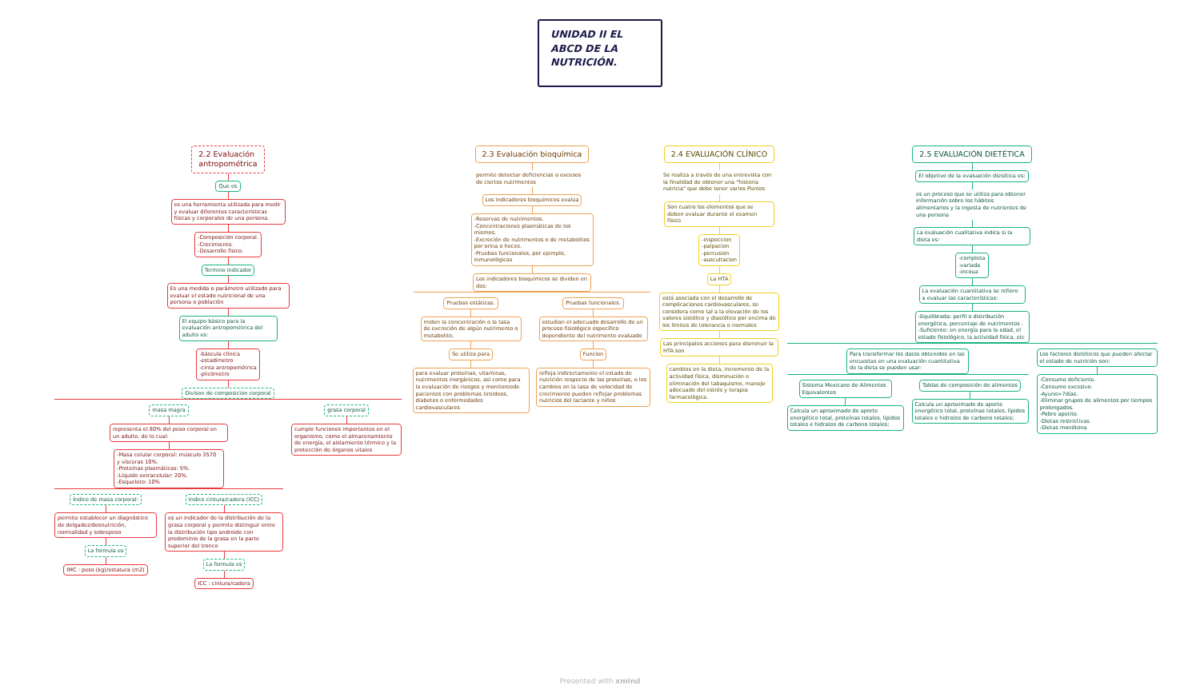UNIDAD II EL ABCD DE LA NUTRICIÓN.
2.2 Evaluación
antropométrica
Que es
es una herramienta utilizada para medir y evaluar diferentes características físicas y corporales de una persona.
-Composición corporal.
-Crecimiento.
-Desarrollo físico.
Termino indicador
Es una medida o parámetro utilizado para evaluar el estado nutricional de una persona o población
El equipo básico para la evaluación antropométrica del adulto es:
-báscula clínica
-estadímetro
-cinta antropométrica
-plicómetro
Divison de composicion corporal
masa magra
representa el 80% del peso corporal en un adulto, de lo cual:
-Masa celular corporal: músculo 3570 y vísceras 10%.
-Proteínas plasmáticas: 5%.
-Líquido extracelular: 20%.
-Esqueleto: 10%
Índice de masa corporal:
permite establecer un diagnóstico de delgadez/desnutrición, normalidad y sobrepeso
La formula es
IMC : peso (kg)/estatura (m2)
Indice cintura/cadera (ICC)
es un indicador de la distribución de la grasa corporal y permite distinguir entre la distribución tipo androide con predominio de la grasa en la parte superior del tronco
La formula es
ICC : cintura/cadera
grasa corporal
cumple funciones importantes en el organismo, como el almacenamiento de energía, el aislamiento térmico y la protección de órganos vitales
2.3 Evaluación bioquímica
permite detectar deficiencias o excesos de ciertos nutrimentos
Los indicadores bioquímicos evalúa
-Reservas de nutrimentos.
-Concentraciones plasmáticas de los mismos.
-Excreción de nutrimentos o de metabolitos por orina o heces.
-Pruebas funcionales, por ejemplo, inmunológicas
Los indicadores bioquímicos se dividen en dos:
Pruebas estáticas.
miden la concentración o la tasa de excreción de algún nutrimento o metabolito,
Se utiliza para
para evaluar proteínas, vitaminas, nutrimentos inorgánicos, así como para la evaluación de riesgos y monitoreode pacientes con problemas tiroideos, diabetes o enfermedades cardiovasculares
Pruebas funcionales.
estudian el adecuado desarrollo de un proceso fisiológico específico dependiente del nutrimento evaluado
Funcion
refleja indirectamente el estado de nutrición respecto de las proteínas, o los cambios en la tasa de velocidad de crecimiento pueden reflejar problemas nutricios del lactante y niños
2.4 EVALUACIÓN CLÍNICO
Se realiza a través de una entrevista con la finalidad de obtener una "historia nutricia" que debe tener varios Puntos
Son cuatro los elementos que se deben evaluar durante el examen físico
-inspeccion
-palpacion
-percusion
-auscultacion
La HTA
está asociada con el desarrollo de complicaciones cardiovasculares, se considera como tal a la elevación de los valores sistólico y diastólico por encima de los límites de tolerancia o normales
Las principales acciones para disminuir la HTA son
cambios en la dieta, incremento de la actividad física, disminución o eliminación del tabaquismo, manejo adecuado del estrés y terapia farmacológica.
2.5 EVALUACIÓN DIETÉTICA
El objetivo de la evaluación dietética es:
es un proceso que se utiliza para obtener información sobre los hábitos alimentarios y la ingesta de nutrientes de una persona
La evaluación cualitativa indica si la dieta es:
-completa
-variada
-incoua
La evaluación cuantitativa se refiere a evaluar las características:
-Equilibrada: perfil o distribución energética, porcentaje de nutrimentos .
-Suficiente: en energía para la edad, el estado fisiológico, la actividad física, etc
Para transformar los datos obtenidos en las encuestas en una evaluación cuantitativa de la dieta se pueden usar:
Sistema Mexicano de Alimentos Equivalentes
Calcula un aproximado de aporte energético total, proteínas totales, lípidos totales e hidratos de carbono totales;
Tablas de composición de alimentos
Calcula un aproximado de aporte energético total, proteínas totales, lípidos totales e hidratos de carbono totales;
Los factores dietéticos que pueden afectar el estado de nutrición son:
-Consumo deficiente.
-Consumo excesivo.
-Ayuno>7días.
-Eliminar grupos de alimentos por tiempos prolongados.
-Pobre apetito.
-Dietas restrictivas.
-Dietas monótona
Presented with xmind